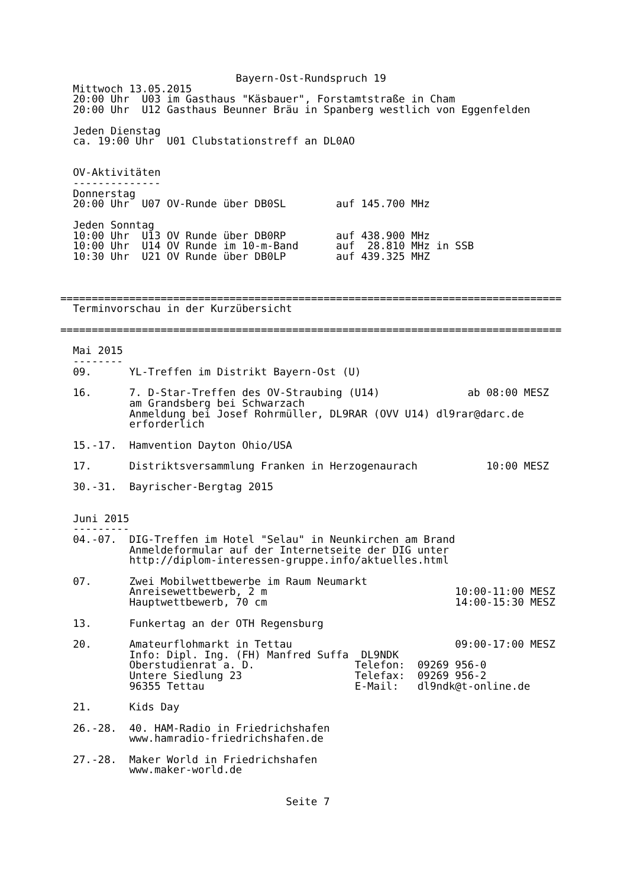Bayern-Ost-Rundspruch 19
  Mittwoch 13.05.2015
  20:00 Uhr  U03 im Gasthaus "Käsbauer", Forstamtstraße in Cham
  20:00 Uhr  U12 Gasthaus Beunner Bräu in Spanberg westlich von Eggenfelden

  Jeden Dienstag
  ca. 19:00 Uhr  U01 Clubstationstreff an DL0AO


  OV-Aktivitäten
  --------------
  Donnerstag
  20:00 Uhr  U07 OV-Runde über DB0SL        auf 145.700 MHz

  Jeden Sonntag
  10:00 Uhr  U13 OV Runde über DB0RP        auf 438.900 MHz
  10:00 Uhr  U14 OV Runde im 10-m-Band      auf  28.810 MHz in SSB
  10:30 Uhr  U21 OV Runde über DB0LP        auf 439.325 MHZ



================================================================================
  Terminvorschau in der Kurzübersicht

================================================================================

  Mai 2015
  --------
  09.      YL-Treffen im Distrikt Bayern-Ost (U)

  16.      7. D-Star-Treffen des OV-Straubing (U14)              ab 08:00 MESZ
           am Grandsberg bei Schwarzach
           Anmeldung bei Josef Rohrmüller, DL9RAR (OVV U14) dl9rar@darc.de
           erforderlich

  15.-17.  Hamvention Dayton Ohio/USA

  17.      Distriktsversammlung Franken in Herzogenaurach           10:00 MESZ

  30.-31.  Bayrischer-Bergtag 2015


  Juni 2015
  ---------
  04.-07.  DIG-Treffen im Hotel "Selau" in Neunkirchen am Brand
           Anmeldeformular auf der Internetseite der DIG unter
           http://diplom-interessen-gruppe.info/aktuelles.html

  07.      Zwei Mobilwettbewerbe im Raum Neumarkt
           Anreisewettbewerb, 2 m                              10:00-11:00 MESZ
           Hauptwettbewerb, 70 cm                              14:00-15:30 MESZ

  13.      Funkertag an der OTH Regensburg

  20.      Amateurflohmarkt in Tettau                          09:00-17:00 MESZ
           Info: Dipl. Ing. (FH) Manfred Suffa  DL9NDK
           Oberstudienrat a. D.                Telefon:  09269 956-0
           Untere Siedlung 23                  Telefax:  09269 956-2
           96355 Tettau                        E-Mail:   dl9ndk@t-online.de

  21.      Kids Day

  26.-28.  40. HAM-Radio in Friedrichshafen
           www.hamradio-friedrichshafen.de

  27.-28.  Maker World in Friedrichshafen
           www.maker-world.de


                                    Seite 7